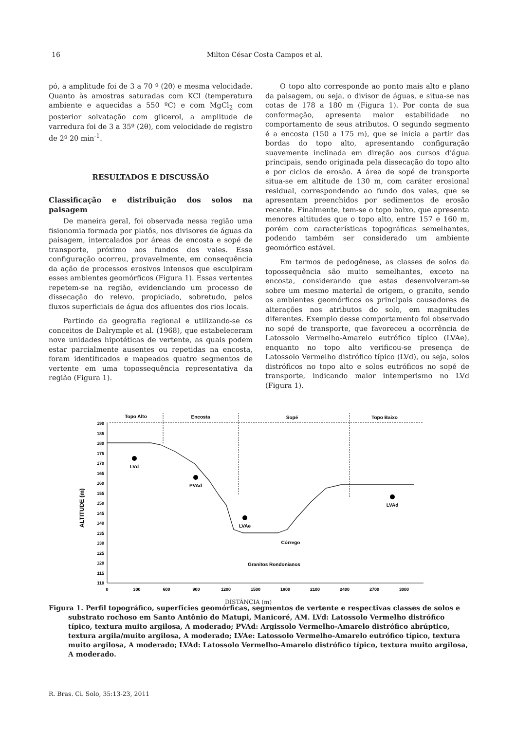16 Milton César Costa Campos et al.
pó, a amplitude foi de 3 a 70 º (2θ) e mesma velocidade. Quanto às amostras saturadas com KCl (temperatura ambiente e aquecidas a 550 ºC) e com MgCl<sub>2</sub> com posterior solvatação com glicerol, a amplitude de varredura foi de 3 a 35º (2θ), com velocidade de registro de 2º 2θ min<sup>-1</sup>.
RESULTADOS E DISCUSSÃO
Classificação e distribuição dos solos na paisagem
De maneira geral, foi observada nessa região uma fisionomia formada por platôs, nos divisores de águas da paisagem, intercalados por áreas de encosta e sopé de transporte, próximo aos fundos dos vales. Essa configuração ocorreu, provavelmente, em consequência da ação de processos erosivos intensos que esculpiram esses ambientes geomórficos (Figura 1). Essas vertentes repetem-se na região, evidenciando um processo de dissecação do relevo, propiciado, sobretudo, pelos fluxos superficiais de água dos afluentes dos rios locais.
Partindo da geografia regional e utilizando-se os conceitos de Dalrymple et al. (1968), que estabeleceram nove unidades hipotéticas de vertente, as quais podem estar parcialmente ausentes ou repetidas na encosta, foram identificados e mapeados quatro segmentos de vertente em uma topossequência representativa da região (Figura 1).
O topo alto corresponde ao ponto mais alto e plano da paisagem, ou seja, o divisor de águas, e situa-se nas cotas de 178 a 180 m (Figura 1). Por conta de sua conformação, apresenta maior estabilidade no comportamento de seus atributos. O segundo segmento é a encosta (150 a 175 m), que se inicia a partir das bordas do topo alto, apresentando configuração suavemente inclinada em direção aos cursos d’água principais, sendo originada pela dissecação do topo alto e por ciclos de erosão. A área de sopé de transporte situa-se em altitude de 130 m, com caráter erosional residual, correspondendo ao fundo dos vales, que se apresentam preenchidos por sedimentos de erosão recente. Finalmente, tem-se o topo baixo, que apresenta menores altitudes que o topo alto, entre 157 e 160 m, porém com características topográficas semelhantes, podendo também ser considerado um ambiente geomórfico estável.
Em termos de pedogênese, as classes de solos da topossequência são muito semelhantes, exceto na encosta, considerando que estas desenvolveram-se sobre um mesmo material de origem, o granito, sendo os ambientes geomórficos os principais causadores de alterações nos atributos do solo, em magnitudes diferentes. Exemplo desse comportamento foi observado no sopé de transporte, que favoreceu a ocorrência de Latossolo Vermelho-Amarelo eutrófico típico (LVAe), enquanto no topo alto verificou-se presença de Latossolo Vermelho distrófico típico (LVd), ou seja, solos distróficos no topo alto e solos eutróficos no sopé de transporte, indicando maior intemperismo no LVd (Figura 1).
ALTITUDE (m)
190
185
180
175
170
165
160
155
150
145
140
135
130
125
120
115
110
0
300
600
900
1200
1500
1800
2100
2400
2700
3000
Topo Alto
Encosta
Sopé
Topo Baixo
LVd
PVAd
LVAe
LVAd
Córrego
Granitos Rondonianos
DISTÂNCIA (m)
Figura 1. Perfil topográfico, superfícies geomórficas, segmentos de vertente e respectivas classes de solos e substrato rochoso em Santo Antônio do Matupi, Manicoré, AM. LVd: Latossolo Vermelho distrófico típico, textura muito argilosa, A moderado; PVAd: Argissolo Vermelho-Amarelo distrófico abrúptico, textura argila/muito argilosa, A moderado; LVAe: Latossolo Vermelho-Amarelo eutrófico típico, textura muito argilosa, A moderado; LVAd: Latossolo Vermelho-Amarelo distrófico típico, textura muito argilosa, A moderado.
R. Bras. Ci. Solo, 35:13-23, 2011